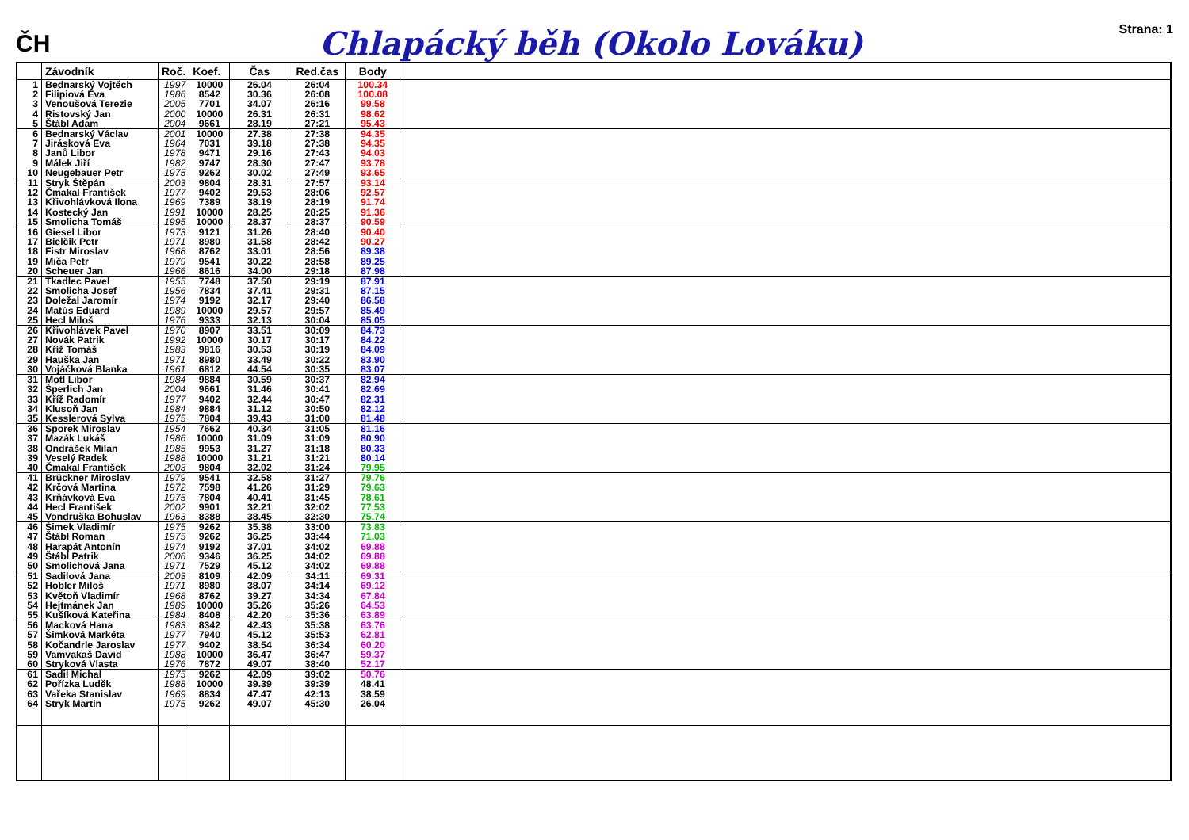ČH
Chlapácký běh (Okolo Lováku)
Strana: 1
| | Závodník | Roč. | Koef. | Čas | Red.čas | Body | |
| --- | --- | --- | --- | --- | --- | --- | --- |
| 1 2 3 4 5 | Bednarský Vojtěch Filipiová Eva Venoušová Terezie Ristovský Jan Štábl Adam | 1997 1986 2005 2000 2004 | 10000 8542 7701 10000 9661 | 26.04 30.36 34.07 26.31 28.19 | 26:04 26:08 26:16 26:31 27:21 | 100.34 100.08 99.58 98.62 95.43 | |
| 6 7 8 9 10 | Bednarský Václav Jirásková Eva Janů Libor Málek Jiří Neugebauer Petr | 2001 1964 1978 1982 1975 | 10000 7031 9471 9747 9262 | 27.38 39.18 29.16 28.30 30.02 | 27:38 27:38 27:43 27:47 27:49 | 94.35 94.35 94.03 93.78 93.65 | |
| 11 12 13 14 15 | Stryk Štěpán Čmakal František Křivohlávková Ilona Kostecký Jan Smolicha Tomáš | 2003 1977 1969 1991 1995 | 9804 9402 7389 10000 10000 | 28.31 29.53 38.19 28.25 28.37 | 27:57 28:06 28:19 28:25 28:37 | 93.14 92.57 91.74 91.36 90.59 | |
| 16 17 18 19 20 | Giesel Libor Bielčik Petr Fistr Miroslav Miča Petr Scheuer Jan | 1973 1971 1968 1979 1966 | 9121 8980 8762 9541 8616 | 31.26 31.58 33.01 30.22 34.00 | 28:40 28:42 28:56 28:58 29:18 | 90.40 90.27 89.38 89.25 87.98 | |
| 21 22 23 24 25 | Tkadlec Pavel Smolicha Josef Doležal Jaromír Matús Eduard Hecl Miloš | 1955 1956 1974 1989 1976 | 7748 7834 9192 10000 9333 | 37.50 37.41 32.17 29.57 32.13 | 29:19 29:31 29:40 29:57 30:04 | 87.91 87.15 86.58 85.49 85.05 | |
| 26 27 28 29 30 | Křivohlávek Pavel Novák Patrik Kříž Tomáš Hauška Jan Vojáčková Blanka | 1970 1992 1983 1971 1961 | 8907 10000 9816 8980 6812 | 33.51 30.17 30.53 33.49 44.54 | 30:09 30:17 30:19 30:22 30:35 | 84.73 84.22 84.09 83.90 83.07 | |
| 31 32 33 34 35 | Motl Libor Šperlich Jan Kříž Radomír Klusoň Jan Kesslerová Sylva | 1984 2004 1977 1984 1975 | 9884 9661 9402 9884 7804 | 30.59 31.46 32.44 31.12 39.43 | 30:37 30:41 30:47 30:50 31:00 | 82.94 82.69 82.31 82.12 81.48 | |
| 36 37 38 39 40 | Sporek Miroslav Mazák Lukáš Ondrášek Milan Veselý Radek Čmakal František | 1954 1986 1985 1988 2003 | 7662 10000 9953 10000 9804 | 40.34 31.09 31.27 31.21 32.02 | 31:05 31:09 31:18 31:21 31:24 | 81.16 80.90 80.33 80.14 79.95 | |
| 41 42 43 44 45 | Brückner Miroslav Krčová Martina Krňávková Eva Hecl František Vondruška Bohuslav | 1979 1972 1975 2002 1963 | 9541 7598 7804 9901 8388 | 32.58 41.26 40.41 32.21 38.45 | 31:27 31:29 31:45 32:02 32:30 | 79.76 79.63 78.61 77.53 75.74 | |
| 46 47 48 49 50 | Šimek Vladimír Štábl Roman Harapát Antonín Štábl Patrik Smolichová Jana | 1975 1975 1974 2006 1971 | 9262 9262 9192 9346 7529 | 35.38 36.25 37.01 36.25 45.12 | 33:00 33:44 34:02 34:02 34:02 | 73.83 71.03 69.88 69.88 69.88 | |
| 51 52 53 54 55 | Sadilová Jana Hobler Miloš Květoň Vladimír Hejtmánek Jan Kušíková Kateřina | 2003 1971 1968 1989 1984 | 8109 8980 8762 10000 8408 | 42.09 38.07 39.27 35.26 42.20 | 34:11 34:14 34:34 35:26 35:36 | 69.31 69.12 67.84 64.53 63.89 | |
| 56 57 58 59 60 | Macková Hana Šimková Markéta Kočandrle Jaroslav Vamvakaš David Stryková Vlasta | 1983 1977 1977 1988 1976 | 8342 7940 9402 10000 7872 | 42.43 45.12 38.54 36.47 49.07 | 35:38 35:53 36:34 36:47 38:40 | 63.76 62.81 60.20 59.37 52.17 | |
| 61 62 63 64 | Sadil Michal Pořízka Luděk Vařeka Stanislav Stryk Martin | 1975 1988 1969 1975 | 9262 10000 8834 9262 | 42.09 39.39 47.47 49.07 | 39:02 39:39 42:13 45:30 | 50.76 48.41 38.59 26.04 | |